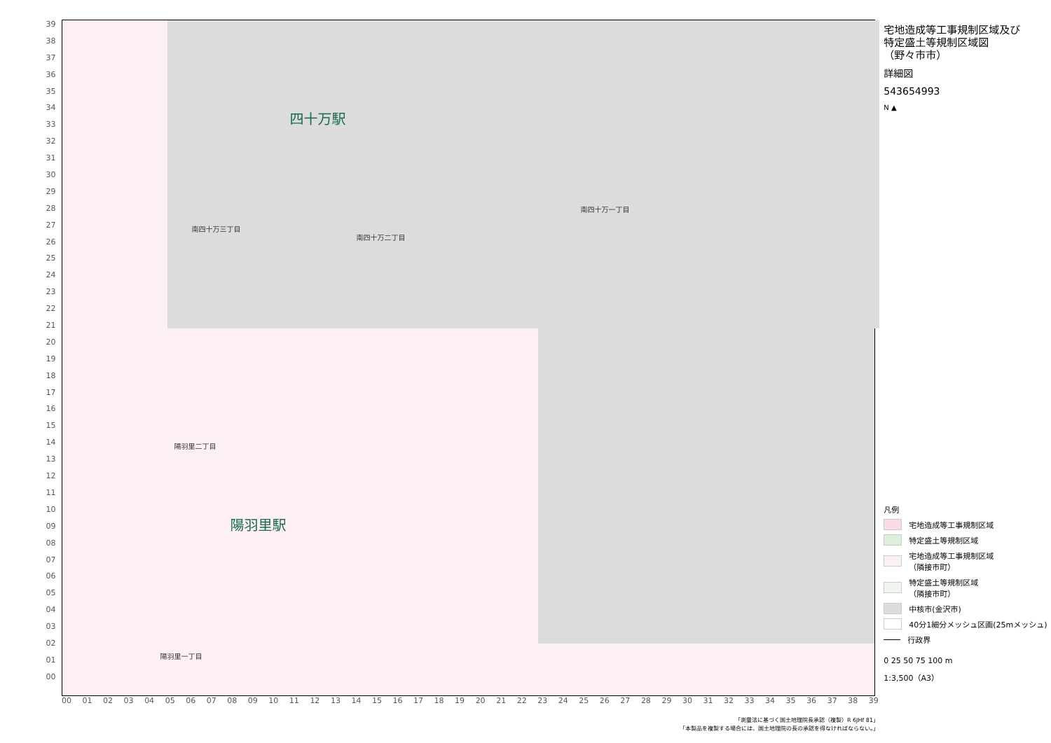39
38
37
36
35
34
33
32
31
30
29
28
27
26
25
24
23
22
21
20
19
18
17
16
15
14
13
12
11
10
09
08
07
06
05
04
03
02
01
00
四十万駅
陽羽里駅
南四十万三丁目
南四十万二丁目
南四十万一丁目
陽羽里二丁目
陽羽里一丁目
宅地造成等工事規制区域及び
特定盛土等規制区域図
（野々市市）
詳細図
543654993
N ▲
凡例
宅地造成等工事規制区域
特定盛土等規制区域
宅地造成等工事規制区域
（隣接市町）
特定盛土等規制区域
（隣接市町）
中核市(金沢市)
40分1細分メッシュ区画(25mメッシュ)
行政界
0 25 50 75 100 m
1:3,500（A3）
00 01 02 03 04 05 06 07 08 09 10 11 12 13 14 15 16 17 18 19 20 21 22 23 24 25 26 27 28 29 30 31 32 33 34 35 36 37 38 39
「測量法に基づく国土地理院長承認（複製）R 6JHf 81」
「本製品を複製する場合には、国土地理院の長の承認を得なければならない。」